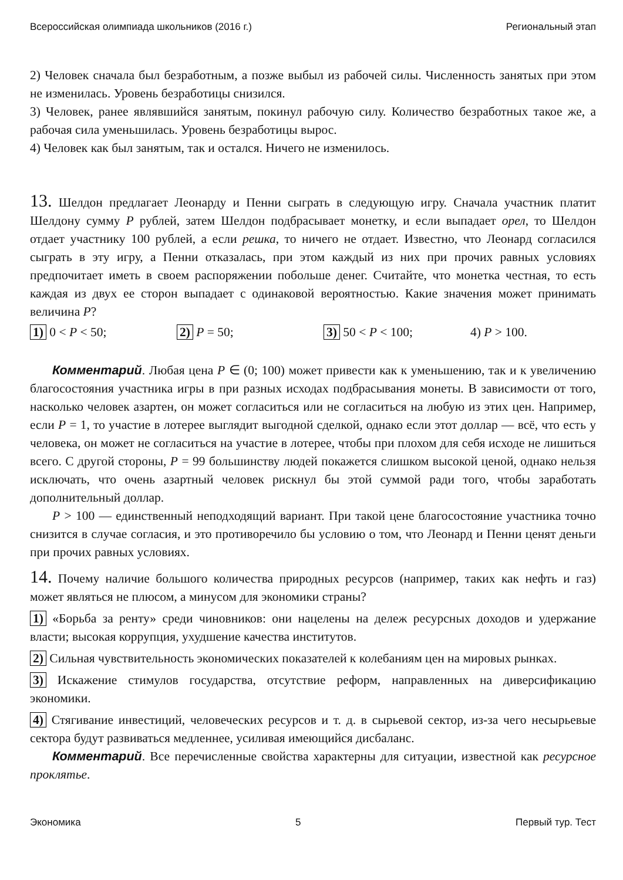Всероссийская олимпиада школьников (2016 г.) Региональный этап
2) Человек сначала был безработным, а позже выбыл из рабочей силы. Численность занятых при этом не изменилась. Уровень безработицы снизился.
3) Человек, ранее являвшийся занятым, покинул рабочую силу. Количество безработных такое же, а рабочая сила уменьшилась. Уровень безработицы вырос.
4) Человек как был занятым, так и остался. Ничего не изменилось.
13. Шелдон предлагает Леонарду и Пенни сыграть в следующую игру. Сначала участник платит Шелдону сумму P рублей, затем Шелдон подбрасывает монетку, и если выпадает орел, то Шелдон отдает участнику 100 рублей, а если решка, то ничего не отдает. Известно, что Леонард согласился сыграть в эту игру, а Пенни отказалась, при этом каждый из них при прочих равных условиях предпочитает иметь в своем распоряжении побольше денег. Считайте, что монетка честная, то есть каждая из двух ее сторон выпадает с одинаковой вероятностью. Какие значения может принимать величина P?
1) 0 < P < 50; 2) P = 50; 3) 50 < P < 100; 4) P > 100.
Комментарий. Любая цена P ∈ (0; 100) может привести как к уменьшению, так и к увеличению благосостояния участника игры в при разных исходах подбрасывания монеты. В зависимости от того, насколько человек азартен, он может согласиться или не согласиться на любую из этих цен. Например, если P = 1, то участие в лотерее выглядит выгодной сделкой, однако если этот доллар — всё, что есть у человека, он может не согласиться на участие в лотерее, чтобы при плохом для себя исходе не лишиться всего. С другой стороны, P = 99 большинству людей покажется слишком высокой ценой, однако нельзя исключать, что очень азартный человек рискнул бы этой суммой ради того, чтобы заработать дополнительный доллар.
P > 100 — единственный неподходящий вариант. При такой цене благосостояние участника точно снизится в случае согласия, и это противоречило бы условию о том, что Леонард и Пенни ценят деньги при прочих равных условиях.
14. Почему наличие большого количества природных ресурсов (например, таких как нефть и газ) может являться не плюсом, а минусом для экономики страны?
1) «Борьба за ренту» среди чиновников: они нацелены на дележ ресурсных доходов и удержание власти; высокая коррупция, ухудшение качества институтов.
2) Сильная чувствительность экономических показателей к колебаниям цен на мировых рынках.
3) Искажение стимулов государства, отсутствие реформ, направленных на диверсификацию экономики.
4) Стягивание инвестиций, человеческих ресурсов и т. д. в сырьевой сектор, из-за чего несырьевые сектора будут развиваться медленнее, усиливая имеющийся дисбаланс.
Комментарий. Все перечисленные свойства характерны для ситуации, известной как ресурсное проклятье.
Экономика 5 Первый тур. Тест